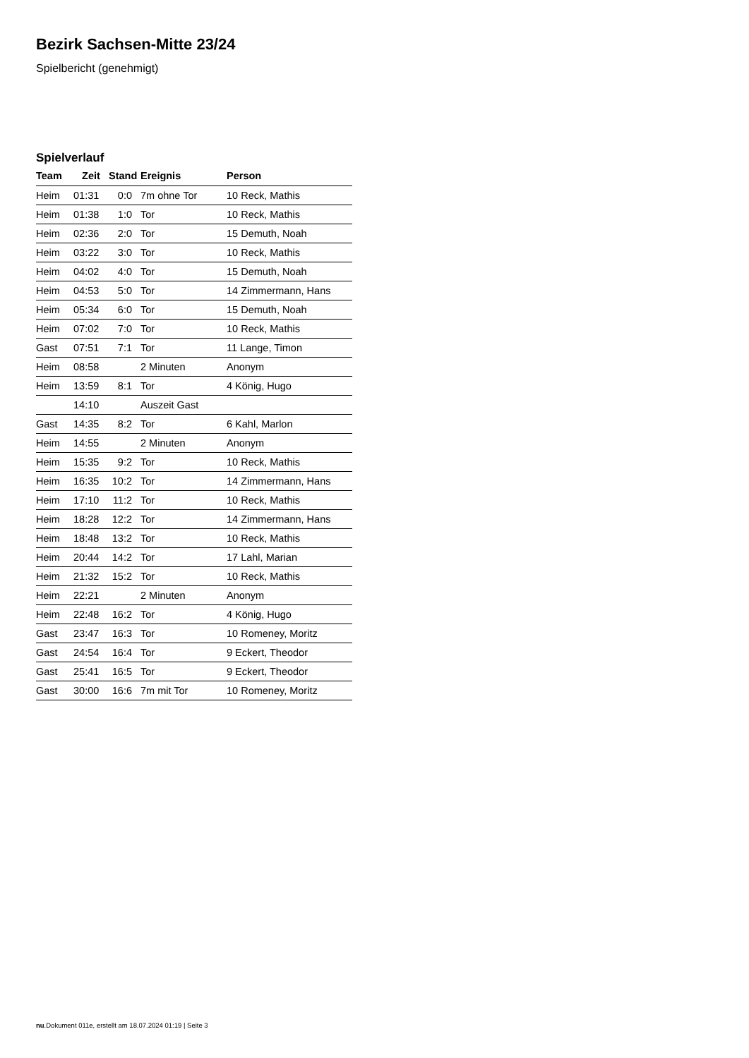Bezirk Sachsen-Mitte 23/24
Spielbericht (genehmigt)
Spielverlauf
| Team | Zeit | Stand | Ereignis | Person |
| --- | --- | --- | --- | --- |
| Heim | 01:31 | 0:0 | 7m ohne Tor | 10 Reck, Mathis |
| Heim | 01:38 | 1:0 | Tor | 10 Reck, Mathis |
| Heim | 02:36 | 2:0 | Tor | 15 Demuth, Noah |
| Heim | 03:22 | 3:0 | Tor | 10 Reck, Mathis |
| Heim | 04:02 | 4:0 | Tor | 15 Demuth, Noah |
| Heim | 04:53 | 5:0 | Tor | 14 Zimmermann, Hans |
| Heim | 05:34 | 6:0 | Tor | 15 Demuth, Noah |
| Heim | 07:02 | 7:0 | Tor | 10 Reck, Mathis |
| Gast | 07:51 | 7:1 | Tor | 11 Lange, Timon |
| Heim | 08:58 | | 2 Minuten | Anonym |
| Heim | 13:59 | 8:1 | Tor | 4 König, Hugo |
| | 14:10 | | Auszeit Gast | |
| Gast | 14:35 | 8:2 | Tor | 6 Kahl, Marlon |
| Heim | 14:55 | | 2 Minuten | Anonym |
| Heim | 15:35 | 9:2 | Tor | 10 Reck, Mathis |
| Heim | 16:35 | 10:2 | Tor | 14 Zimmermann, Hans |
| Heim | 17:10 | 11:2 | Tor | 10 Reck, Mathis |
| Heim | 18:28 | 12:2 | Tor | 14 Zimmermann, Hans |
| Heim | 18:48 | 13:2 | Tor | 10 Reck, Mathis |
| Heim | 20:44 | 14:2 | Tor | 17 Lahl, Marian |
| Heim | 21:32 | 15:2 | Tor | 10 Reck, Mathis |
| Heim | 22:21 | | 2 Minuten | Anonym |
| Heim | 22:48 | 16:2 | Tor | 4 König, Hugo |
| Gast | 23:47 | 16:3 | Tor | 10 Romeney, Moritz |
| Gast | 24:54 | 16:4 | Tor | 9 Eckert, Theodor |
| Gast | 25:41 | 16:5 | Tor | 9 Eckert, Theodor |
| Gast | 30:00 | 16:6 | 7m mit Tor | 10 Romeney, Moritz |
nu.Dokument 011e, erstellt am 18.07.2024 01:19 | Seite 3